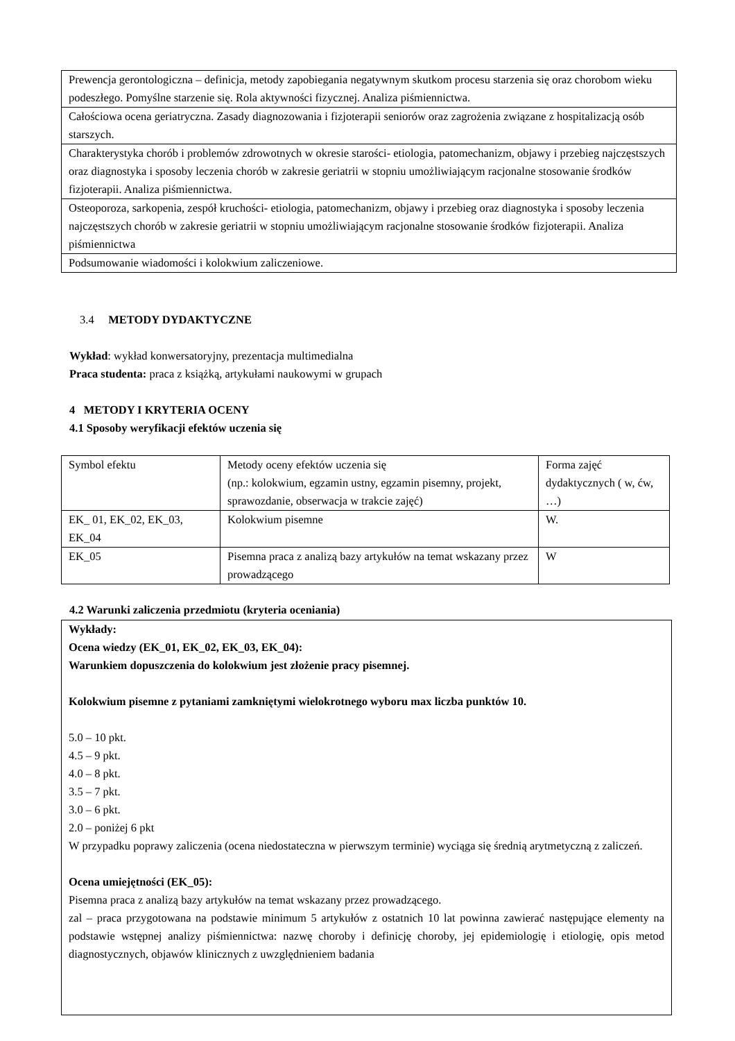| Prewencja gerontologiczna – definicja, metody zapobiegania negatywnym skutkom procesu starzenia się oraz chorobom wieku podeszłego. Pomyślne starzenie się. Rola aktywności fizycznej. Analiza piśmiennictwa. |
| Całościowa ocena geriatryczna. Zasady diagnozowania i fizjoterapii seniorów oraz zagrożenia związane z hospitalizacją osób starszych. |
| Charakterystyka chorób i problemów zdrowotnych w okresie starości- etiologia, patomechanizm, objawy i przebieg najczęstszych oraz diagnostyka i sposoby leczenia chorób w zakresie geriatrii w stopniu umożliwiającym racjonalne stosowanie środków fizjoterapii. Analiza piśmiennictwa. |
| Osteoporoza, sarkopenia, zespół kruchości- etiologia, patomechanizm, objawy i przebieg oraz diagnostyka i sposoby leczenia najczęstszych chorób w zakresie geriatrii w stopniu umożliwiającym racjonalne stosowanie środków fizjoterapii. Analiza piśmiennictwa |
| Podsumowanie wiadomości i kolokwium zaliczeniowe. |
3.4 METODY DYDAKTYCZNE
Wykład: wykład konwersatoryjny, prezentacja multimedialna
Praca studenta: praca z książką, artykułami naukowymi w grupach
4 METODY I KRYTERIA OCENY
4.1 Sposoby weryfikacji efektów uczenia się
| Symbol efektu | Metody oceny efektów uczenia się (np.: kolokwium, egzamin ustny, egzamin pisemny, projekt, sprawozdanie, obserwacja w trakcie zajęć) | Forma zajęć dydaktycznych ( w, ćw, …) |
| EK_ 01, EK_02, EK_03, EK_04 | Kolokwium pisemne | W. |
| EK_05 | Pisemna praca z analizą bazy artykułów na temat wskazany przez prowadzącego | W |
4.2 Warunki zaliczenia przedmiotu (kryteria oceniania)
Wykłady:
Ocena wiedzy (EK_01, EK_02, EK_03, EK_04):
Warunkiem dopuszczenia do kolokwium jest złożenie pracy pisemnej.
Kolokwium pisemne z pytaniami zamkniętymi wielokrotnego wyboru max liczba punktów 10.
5.0 – 10 pkt.
4.5 – 9 pkt.
4.0 – 8 pkt.
3.5 – 7 pkt.
3.0 – 6 pkt.
2.0 – poniżej 6 pkt
W przypadku poprawy zaliczenia (ocena niedostateczna w pierwszym terminie) wyciąga się średnią arytmetyczną z zaliczeń.
Ocena umiejętności (EK_05):
Pisemna praca z analizą bazy artykułów na temat wskazany przez prowadzącego.
zal – praca przygotowana na podstawie minimum 5 artykułów z ostatnich 10 lat powinna zawierać następujące elementy na podstawie wstępnej analizy piśmiennictwa: nazwę choroby i definicję choroby, jej epidemiologię i etiologię, opis metod diagnostycznych, objawów klinicznych z uwzględnieniem badania